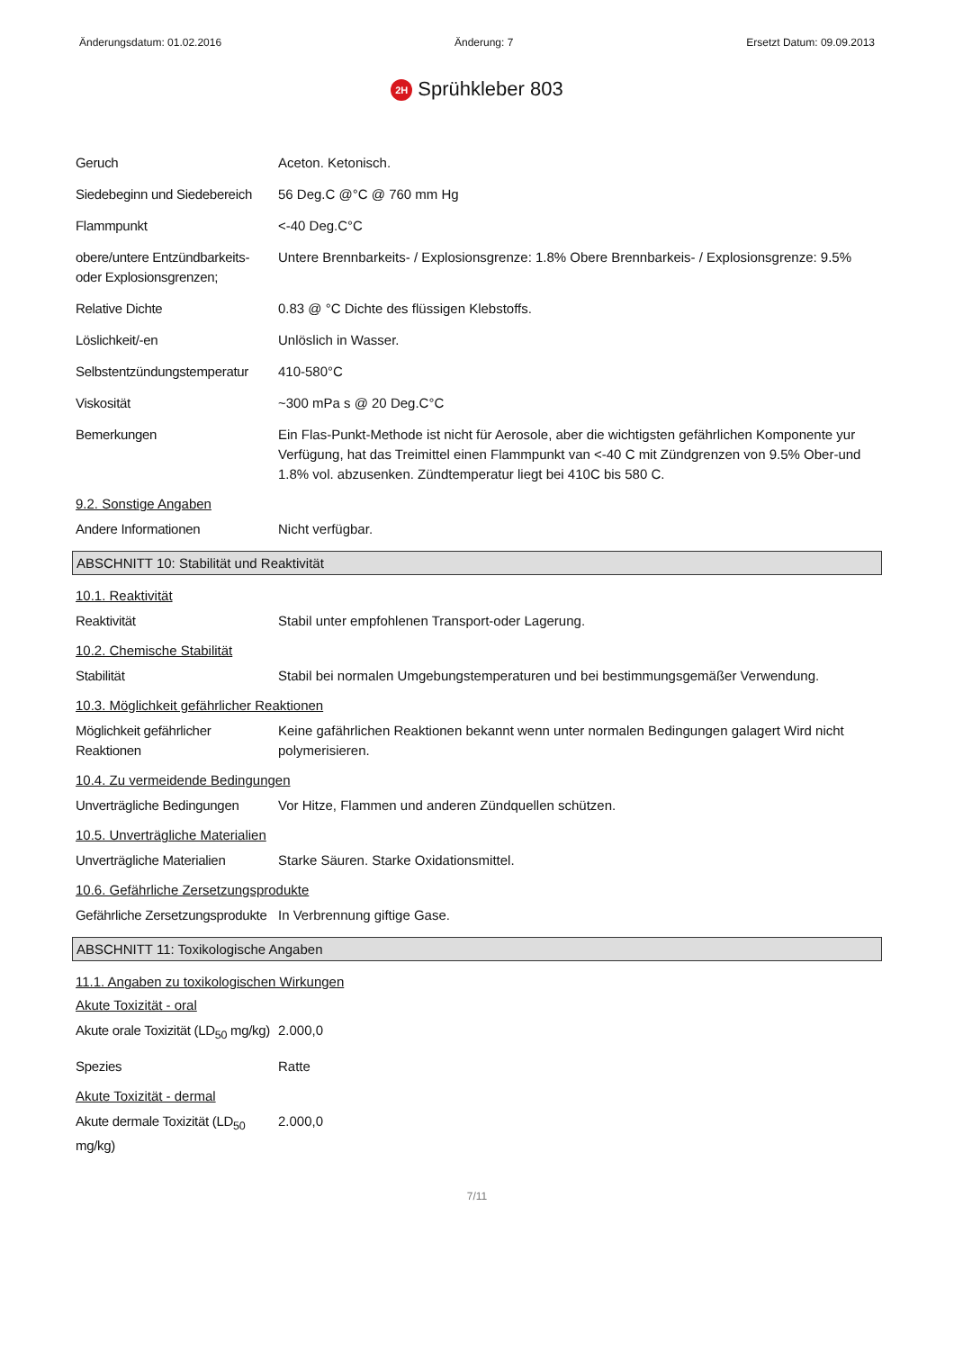Änderungsdatum: 01.02.2016 Änderung: 7 Ersetzt Datum: 09.09.2013
2H Sprühkleber 803
Geruch Aceton. Ketonisch.
Siedebeginn und Siedebereich
56 Deg.C @°C @ 760 mm Hg
Flammpunkt <-40 Deg.C°C
obere/untere Entzündbarkeits- oder Explosionsgrenzen;
Untere Brennbarkeits- / Explosionsgrenze: 1.8% Obere Brennbarkeis- / Explosionsgrenze: 9.5%
Relative Dichte 0.83 @ °C Dichte des flüssigen Klebstoffs.
Löslichkeit/-en Unlöslich in Wasser.
Selbstentzündungstemperatur
410-580°C
Viskosität ~300 mPa s @ 20 Deg.C°C
Bemerkungen Ein Flas-Punkt-Methode ist nicht für Aerosole, aber die wichtigsten gefährlichen Komponente yur Verfügung, hat das Treimittel einen Flammpunkt van <-40 C mit Zündgrenzen von 9.5% Ober-und 1.8% vol. abzusenken. Zündtemperatur liegt bei 410C bis 580 C.
9.2. Sonstige Angaben
Andere Informationen Nicht verfügbar.
ABSCHNITT 10: Stabilität und Reaktivität
10.1. Reaktivität
Reaktivität Stabil unter empfohlenen Transport-oder Lagerung.
10.2. Chemische Stabilität
Stabilität Stabil bei normalen Umgebungstemperaturen und bei bestimmungsgemäßer Verwendung.
10.3. Möglichkeit gefährlicher Reaktionen
Möglichkeit gefährlicher Reaktionen
Keine gafährlichen Reaktionen bekannt wenn unter normalen Bedingungen galagert Wird nicht polymerisieren.
10.4. Zu vermeidende Bedingungen
Unverträgliche Bedingungen
Vor Hitze, Flammen und anderen Zündquellen schützen.
10.5. Unverträgliche Materialien
Unverträgliche Materialien
Starke Säuren. Starke Oxidationsmittel.
10.6. Gefährliche Zersetzungsprodukte
Gefährliche Zersetzungsprodukte
In Verbrennung giftige Gase.
ABSCHNITT 11: Toxikologische Angaben
11.1. Angaben zu toxikologischen Wirkungen
Akute Toxizität - oral
Akute orale Toxizität (LD<sub>50</sub> mg/kg)
2.000,0
Spezies Ratte
Akute Toxizität - dermal
Akute dermale Toxizität (LD<sub>50</sub> mg/kg)
2.000,0
7/11